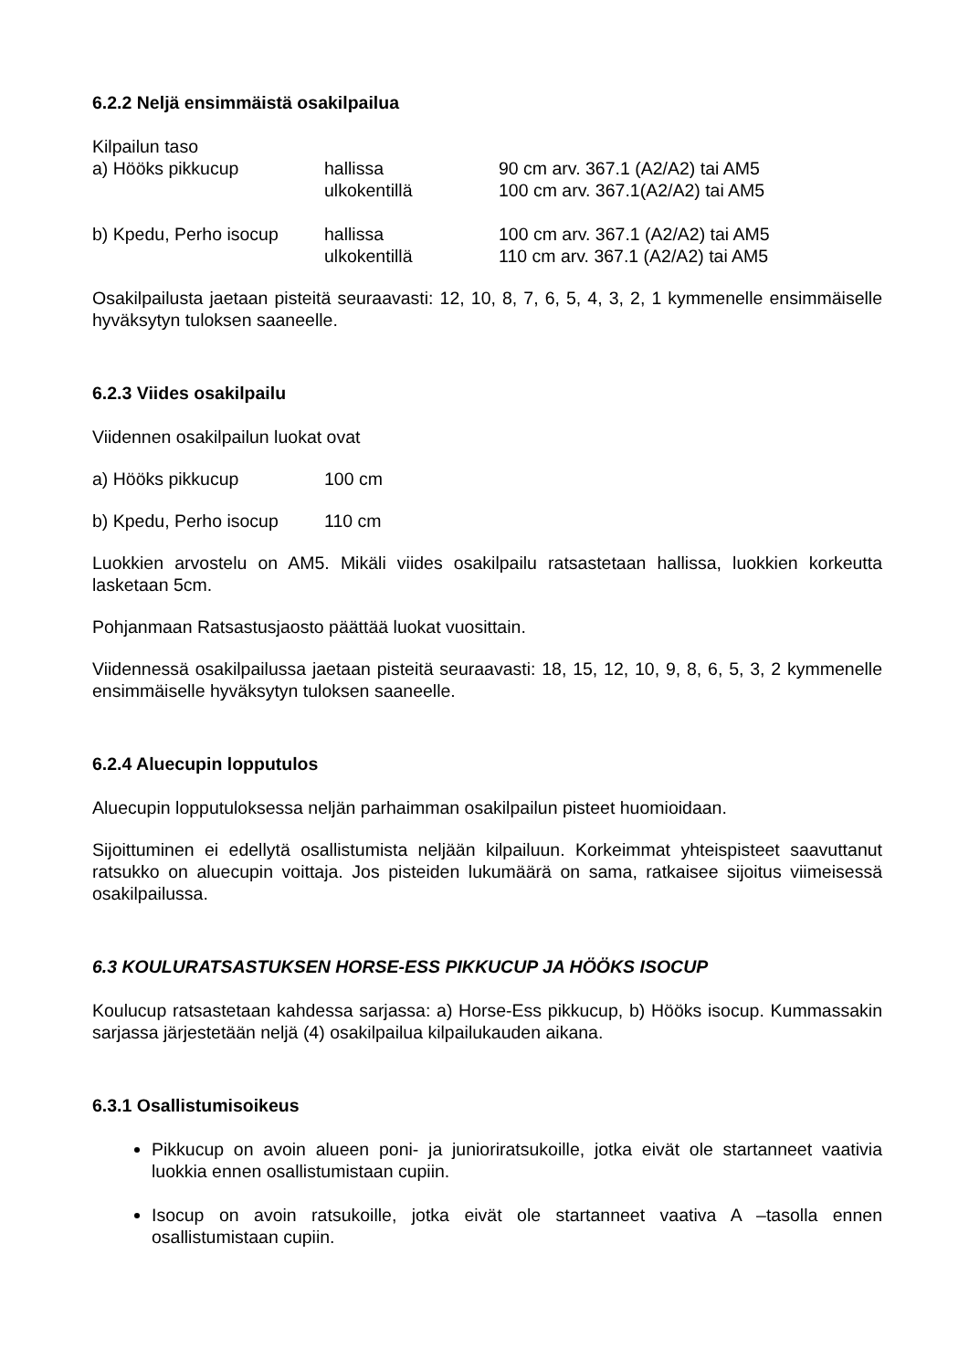6.2.2 Neljä ensimmäistä osakilpailua
Kilpailun taso
| a) Hööks pikkucup | hallissa | 90 cm arv. 367.1 (A2/A2) tai AM5 |
| | ulkokentillä | 100 cm arv. 367.1(A2/A2) tai AM5 |
| b) Kpedu, Perho isocup | hallissa | 100 cm arv. 367.1 (A2/A2) tai AM5 |
| | ulkokentillä | 110 cm arv. 367.1 (A2/A2) tai AM5 |
Osakilpailusta jaetaan pisteitä seuraavasti: 12, 10, 8, 7, 6, 5, 4, 3, 2, 1 kymmenelle ensimmäiselle hyväksytyn tuloksen saaneelle.
6.2.3 Viides osakilpailu
Viidennen osakilpailun luokat ovat
| a) Hööks pikkucup | 100 cm |
| b) Kpedu, Perho isocup | 110 cm |
Luokkien arvostelu on AM5. Mikäli viides osakilpailu ratsastetaan hallissa, luokkien korkeutta lasketaan 5cm.
Pohjanmaan Ratsastusjaosto päättää luokat vuosittain.
Viidennessä osakilpailussa jaetaan pisteitä seuraavasti: 18, 15, 12, 10, 9, 8, 6, 5, 3, 2 kymmenelle ensimmäiselle hyväksytyn tuloksen saaneelle.
6.2.4 Aluecupin lopputulos
Aluecupin lopputuloksessa neljän parhaimman osakilpailun pisteet huomioidaan.
Sijoittuminen ei edellytä osallistumista neljään kilpailuun. Korkeimmat yhteispisteet saavuttanut ratsukko on aluecupin voittaja. Jos pisteiden lukumäärä on sama, ratkaisee sijoitus viimeisessä osakilpailussa.
6.3 KOULURATSASTUKSEN HORSE-ESS PIKKUCUP JA HÖÖKS ISOCUP
Koulucup ratsastetaan kahdessa sarjassa: a) Horse-Ess pikkucup, b) Hööks isocup. Kummassakin sarjassa järjestetään neljä (4) osakilpailua kilpailukauden aikana.
6.3.1 Osallistumisoikeus
Pikkucup on avoin alueen poni- ja junioriratsukoille, jotka eivät ole startanneet vaativia luokkia ennen osallistumistaan cupiin.
Isocup on avoin ratsukoille, jotka eivät ole startanneet vaativa A –tasolla ennen osallistumistaan cupiin.